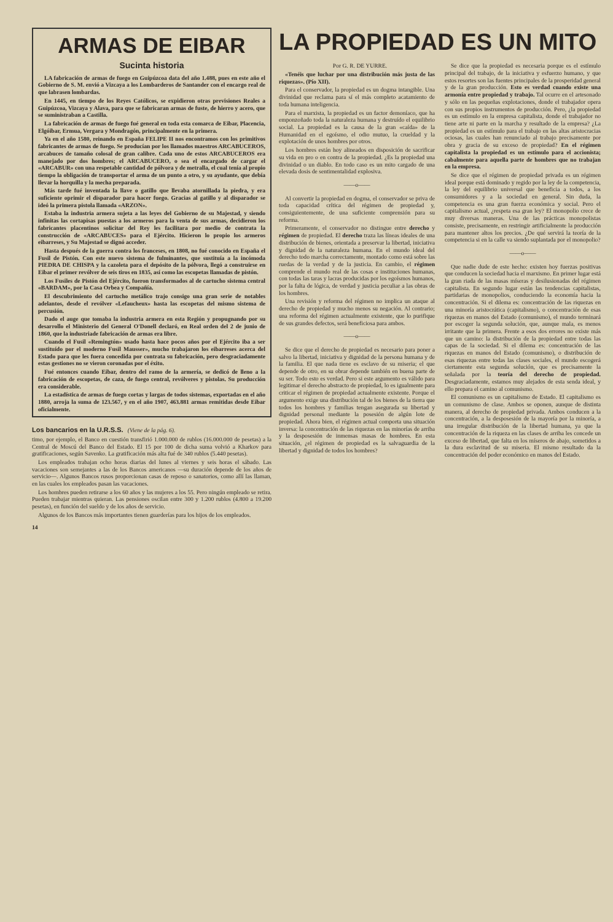ARMAS DE EIBAR
Sucinta historia
LA fabricación de armas de fuego en Guipúzcoa data del año 1.488, pues en este año el Gobierno de S. M. envió a Vizcaya a los Lombarderos de Santander con el encargo real de que labrasen lombardas.
En 1445, en tiempo de los Reyes Católicos, se expidieron otras previsiones Reales a Guipúzcoa, Vizcaya y Alava, para que se fabricaran armas de fuste, de hierro y acero, que se suministraban a Castilla.
La fabricación de armas de fuego fué general en toda esta comarca de Eibar, Placencia, Elgóibar, Ermua, Vergara y Mondragón, principalmente en la primera.
Ya en el año 1580, reinando en España FELIPE II nos encontramos con los primitivos fabricantes de armas de fuego. Se producían por los llamados maestros ARCABUCEROS, arcabuces de tamaño colosal de gran calibre. Cada uno de estos ARCABUCEROS era manejado por dos hombres; el ARCABUCERO, o sea el encargado de cargar el «ARCABUR» con una respetable cantidad de pólvora y de metralla, el cual tenía al propio tiempo la obligación de transportar el arma de un punto a otro, y su ayudante, que debía llevar la horquilla y la mecha preparada.
Más tarde fué inventada la llave o gatillo que llevaba atornillada la piedra, y era suficiente oprimir el disparador para hacer fuego. Gracias al gatillo y al disparador se ideó la primera pistola llamada «ARZON».
Estaba la industria armera sujeta a las leyes del Gobierno de su Majestad, y siendo infinitas las cortapisas puestas a los armeros para la venta de sus armas, decidieron los fabricantes placentinos solicitar del Rey les facilitara por medio de contrata la construcción de «ARCABUCES» para el Ejército. Hicieron lo propio los armeros eibarreses, y Su Majestad se dignó acceder.
Hasta después de la guerra contra los franceses, en 1808, no fué conocido en España el Fusil de Pistón. Con este nuevo sistema de fulminantes, que sustituía a la incómoda PIEDRA DE CHISPA y la cazoleta para el depósito de la pólvora, llegó a construirse en Eibar el primer revólver de seis tiros en 1835, así como las escopetas llamadas de pistón.
Los Fusiles de Pistón del Ejército, fueron transformados al de cartucho sistema central «BARDAM», por la Casa Orbea y Compañía.
El descubrimiento del cartucho metálico trajo consigo una gran serie de notables adelantos, desde el revólver «Lefaucheux» hasta las escopetas del mismo sistema de percusión.
Dado el auge que tomaba la industria armera en esta Región y propugnando por su desarrollo el Ministerio del General O'Donell declaró, en Real orden del 2 de junio de 1860, que la industriade fabricación de armas era libre.
Cuando el Fusil «Remingtón» usado hasta hace pocos años por el Ejército iba a ser sustituído por el moderno Fusil Mausser», mucho trabajaron los eibarreses acerca del Estado para que les fuera concedida por contrata su fabricación, pero desgraciadamente estas gestiones no se vieron coronadas por el éxito.
Fué entonces cuando Eibar, dentro del ramo de la armería, se dedicó de lleno a la fabricación de escopetas, de caza, de fuego central, revólveres y pistolas. Su producción era considerable.
La estadística de armas de fuego cortas y largas de todos sistemas, exportadas en el año 1880, arroja la suma de 123.567, y en el año 1907, 463.881 armas remitidas desde Eibar oficialmente.
Los bancarios en la U.R.S.S. (Viene de la pág. 6).
timo, por ejemplo, el Banco en cuestión transfirió 1.000.000 de rublos (16.000.000 de pesetas) a la Central de Moscú del Banco del Estado. El 15 por 100 de dicha suma volvió a Kharkov para gratificaciones, según Savenko. La gratificación más alta fué de 340 rublos (5.440 pesetas).
Los empleados trabajan ocho horas diarias del lunes al viernes y seis horas el sábado. Las vacaciones son semejantes a las de los Bancos americanos —su duración depende de los años de servicio—. Algunos Bancos rusos proporcionan casas de reposo o sanatorios, como allí las llaman, en las cuales los empleados pasan las vacaciones.
Los hombres pueden retirarse a los 60 años y las mujeres a los 55. Pero ningún empleado se retira. Pueden trabajar mientras quieran. Las pensiones oscilan entre 300 y 1.200 rublos (4.800 a 19.200 pesetas), en función del sueldo y de los años de servicio.
Algunos de los Bancos más importantes tienen guarderías para los hijos de los empleados.
14
LA PROPIEDAD ES UN MITO
Por G. R. DE YURRE.
«Tenéis que luchar por una distribución más justa de las riquezas». (Pío XII).
Para el conservador, la propiedad es un dogma intangible. Una divinidad que reclama para sí el más completo acatamiento de toda humana inteligencia.
Para el marxista, la propiedad es un factor demoníaco, que ha emponzoñado toda la naturaleza humana y destruído el equilibrio social. La propiedad es la causa de la gran «caída» de la Humanidad en el egoísmo, el odio mutuo, la crueldad y la explotación de unos hombres por otros.
Los hombres están hoy alineados en disposición de sacrificar su vida en pro o en contra de la propiedad. ¿Es la propiedad una divinidad o un diablo. En todo caso es un mito cargado de una elevada dosis de sentimentalidad explosiva.
——o——
Al convertir la propiedad en dogma, el conservador se priva de toda capacidad crítica del régimen de propiedad y, consiguientemente, de una suficiente comprensión para su reforma.
Primeramente, el conservador no distingue entre derecho y régimen de propiedad. El derecho traza las líneas ideales de una distribución de bienes, orientada a preservar la libertad, iniciativa y dignidad de la naturaleza humana. En el mundo ideal del derecho todo marcha correctamente, montado como está sobre las ruedas de la verdad y de la justicia. En cambio, el régimen comprende el mundo real de las cosas e instituciones humanas, con todas las taras y lacras producidas por los egoísmos humanos, por la falta de lógica, de verdad y justicia peculiar a las obras de los hombres.
Una revisión y reforma del régimen no implica un ataque al derecho de propiedad y mucho menos su negación. Al contrario; una reforma del régimen actualmente existente, que lo purifique de sus grandes defectos, será beneficiosa para ambos.
——o——
Se dice que el derecho de propiedad es necesario para poner a salvo la libertad, iniciativa y dignidad de la persona humana y de la familia. El que nada tiene es esclavo de su miseria; el que depende de otro, en su obrar depende también en buena parte de su ser. Todo esto es verdad. Pero si este argumento es válido para legitimar el derecho abstracto de propiedad, lo es igualmente para criticar el régimen de propiedad actualmente existente. Porque el argumento exige una distribución tal de los bienes de la tierra que todos los hombres y familias tengan asegurada su libertad y dignidad personal mediante la posesión de algún lote de propiedad. Ahora bien, el régimen actual comporta una situación inversa: la concentración de las riquezas en las minorías de arriba y la desposesión de inmensas masas de hombres. En esta situación, ¿el régimen de propiedad es la salvaguardia de la libertad y dignidad de todos los hombres?
Se dice que la propiedad es necesaria porque es el estímulo principal del trabajo, de la iniciativa y esfuerzo humano, y que estos resortes son las fuentes principales de la prosperidad general y de la gran producción. Esto es verdad cuando existe una armonía entre propiedad y trabajo. Tal ocurre en el artesonado y sólo en las pequeñas explotaciones, donde el trabajador opera con sus propios instrumentos de producción. Pero, ¿la propiedad es un estímulo en la empresa capitalista, donde el trabajador no tiene arte ni parte en la marcha y resultado de la empresa? ¿La propiedad es un estímulo para el trabajo en las altas aristocracias ociosas, las cuales han renunciado al trabajo precisamente por obra y gracia de su exceso de propiedad? En el régimen capitalista la propiedad es un estímulo para el accionista; cabalmente para aquella parte de hombres que no trabajan en la empresa.
Se dice que el régimen de propiedad privada es un régimen ideal porque está dominado y regido por la ley de la competencia, la ley del equilibrio universal que beneficia a todos, a los consumidores y a la sociedad en general. Sin duda, la competencia es una gran fuerza económica y social. Pero el capitalismo actual, ¿respeta esa gran ley? El monopolio crece de muy diversas maneras. Una de las prácticas monopolistas consiste, precisamente, en restringir artificialmente la producción para mantener altos los precios. ¿De qué servirá la teoría de la competencia si en la calle va siendo suplantada por el monopolio?
——o——
Que nadie dude de este hecho: existen hoy fuerzas positivas que conducen la sociedad hacia el marxismo. En primer lugar está la gran riada de las masas míseras y desilusionadas del régimen capitalista. En segundo lugar están las tendencias capitalistas, partidarias de monopolios, conduciendo la economía hacia la concentración. Si el dilema es: concentración de las riquezas en una minoría aristocrática (capitalismo), o concentración de esas riquezas en manos del Estado (comunismo), el mundo terminará por escoger la segunda solución, que, aunque mala, es menos irritante que la primera. Frente a esos dos errores no existe más que un camino: la distribución de la propiedad entre todas las capas de la sociedad. Si el dilema es: concentración de las riquezas en manos del Estado (comunismo), o distribución de esas riquezas entre todas las clases sociales, el mundo escogerá ciertamente esta segunda solución, que es precisamente la señalada por la teoría del derecho de propiedad. Desgraciadamente, estamos muy alejados de esta senda ideal, y ello prepara el camino al comunismo.
El comunismo es un capitalismo de Estado. El capitalismo es un comunismo de clase. Ambos se oponen, aunque de distinta manera, al derecho de propiedad privada. Ambos conducen a la concentración, a la desposesión de la mayoría por la minoría, a una irregular distribución de la libertad humana, ya que la concentración de la riqueza en las clases de arriba les concede un exceso de libertad, que falta en los míseros de abajo, sometidos a la dura esclavitud de su miseria. El mismo resultado da la concentración del poder económico en manos del Estado.